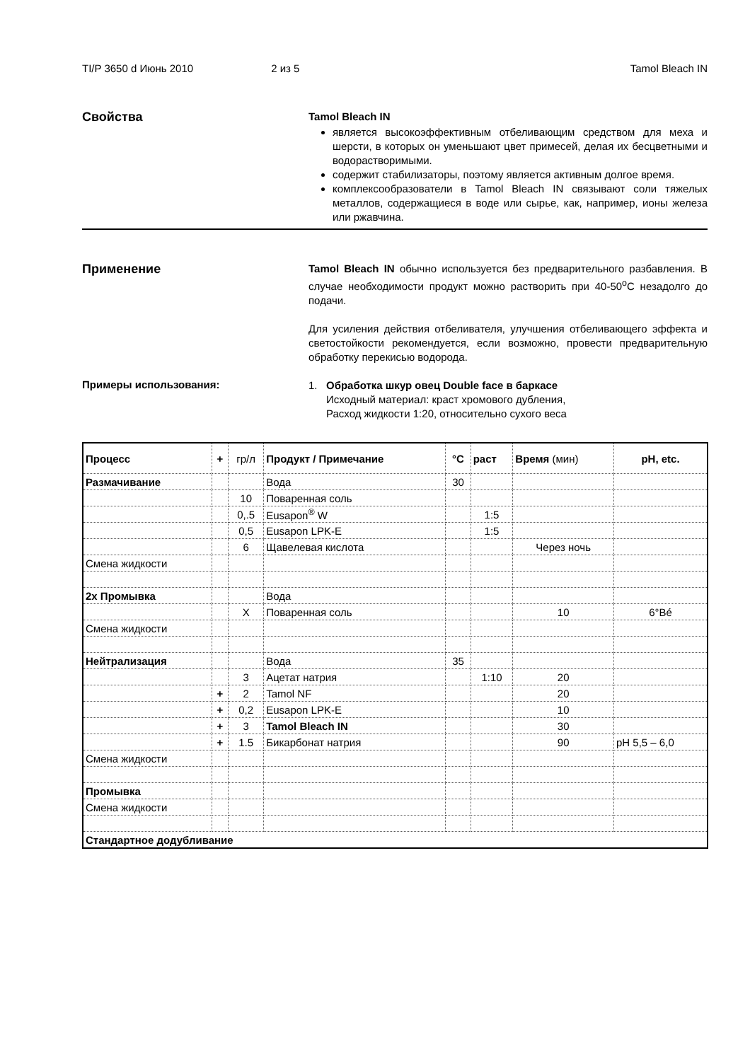TI/P 3650 d Июнь 2010 2 из 5 Tamol Bleach IN
Свойства
Tamol Bleach IN
является высокоэффективным отбеливающим средством для меха и шерсти, в которых он уменьшают цвет примесей, делая их бесцветными и водорастворимыми.
содержит стабилизаторы, поэтому является активным долгое время.
комплексообразователи в Tamol Bleach IN связывают соли тяжелых металлов, содержащиеся в воде или сырье, как, например, ионы железа или ржавчина.
Применение
Tamol Bleach IN обычно используется без предварительного разбавления. В случае необходимости продукт можно растворить при 40-50<sup>o</sup>C незадолго до подачи.
Для усиления действия отбеливателя, улучшения отбеливающего эффекта и светостойкости рекомендуется, если возможно, провести предварительную обработку перекисью водорода.
Примеры использования:
1. Обработка шкур овец Double face в баркасе
Исходный материал: краст хромового дубления,
Расход жидкости 1:20, относительно сухого веса
| Процесс | + | гр/л | Продукт / Примечание | °C | раст | Время (мин) | pH, etc. |
| --- | --- | --- | --- | --- | --- | --- | --- |
| Размачивание | | | Вода | 30 | | | |
| | | 10 | Поваренная соль | | | | |
| | | 0,.5 | Eusapon<sup>®</sup> W | | 1:5 | | |
| | | 0,5 | Eusapon LPK-E | | 1:5 | | |
| | | 6 | Щавелевая кислота | | | Через ночь | |
| Смена жидкости | | | | | | | |
| 2x Промывка | | | Вода | | | | |
| | | X | Поваренная соль | | | 10 | 6°Bé |
| Смена жидкости | | | | | | | |
| Нейтрализация | | | Вода | 35 | | | |
| | | 3 | Ацетат натрия | | 1:10 | 20 | |
| | + | 2 | Tamol NF | | | 20 | |
| | + | 0,2 | Eusapon LPK-E | | | 10 | |
| | + | 3 | Tamol Bleach IN | | | 30 | |
| | + | 1.5 | Бикарбонат натрия | | | 90 | pH 5,5 – 6,0 |
| Смена жидкости | | | | | | | |
| Промывка | | | | | | | |
| Смена жидкости | | | | | | | |
| Стандартное додубливание | | | | | | | |